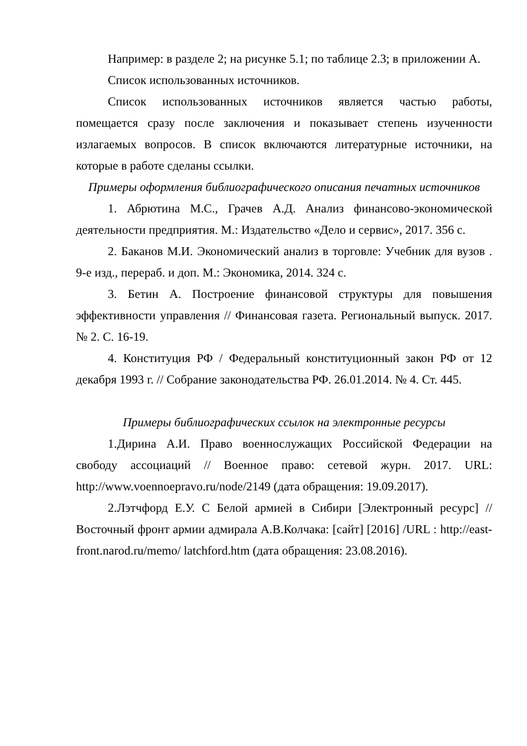Например: в разделе 2; на рисунке 5.1; по таблице 2.3; в приложении А.
Список использованных источников.
Список использованных источников является частью работы, помещается сразу после заключения и показывает степень изученности излагаемых вопросов. В список включаются литературные источники, на которые в работе сделаны ссылки.
Примеры оформления библиографического описания печатных источников
1. Абрютина М.С., Грачев А.Д. Анализ финансово-экономической деятельности предприятия. М.: Издательство «Дело и сервис», 2017. 356 с.
2. Баканов М.И. Экономический анализ в торговле: Учебник для вузов . 9-е изд., перераб. и доп. М.: Экономика, 2014. 324 с.
3. Бетин А. Построение финансовой структуры для повышения эффективности управления // Финансовая газета. Региональный выпуск. 2017. № 2. С. 16-19.
4. Конституция РФ / Федеральный конституционный закон РФ от 12 декабря 1993 г. // Собрание законодательства РФ. 26.01.2014. № 4. Ст. 445.
Примеры библиографических ссылок на электронные ресурсы
1.Дирина А.И. Право военнослужащих Российской Федерации на свободу ассоциаций // Военное право: сетевой журн. 2017. URL: http://www.voennoepravo.ru/node/2149 (дата обращения: 19.09.2017).
2.Лэтчфорд Е.У. С Белой армией в Сибири [Электронный ресурс] // Восточный фронт армии адмирала А.В.Колчака: [сайт] [2016] /URL : http://east-front.narod.ru/memo/ latchford.htm (дата обращения: 23.08.2016).